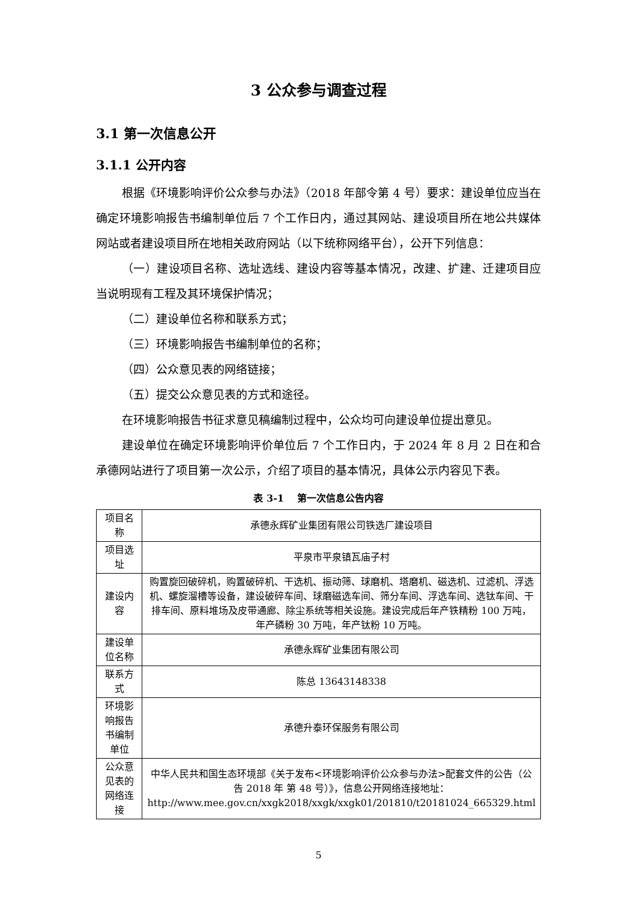3 公众参与调查过程
3.1 第一次信息公开
3.1.1 公开内容
根据《环境影响评价公众参与办法》（2018 年部令第 4 号）要求：建设单位应当在确定环境影响报告书编制单位后 7 个工作日内，通过其网站、建设项目所在地公共媒体网站或者建设项目所在地相关政府网站（以下统称网络平台），公开下列信息：
（一）建设项目名称、选址选线、建设内容等基本情况，改建、扩建、迁建项目应当说明现有工程及其环境保护情况；
（二）建设单位名称和联系方式；
（三）环境影响报告书编制单位的名称；
（四）公众意见表的网络链接；
（五）提交公众意见表的方式和途径。
在环境影响报告书征求意见稿编制过程中，公众均可向建设单位提出意见。
建设单位在确定环境影响评价单位后 7 个工作日内，于 2024 年 8 月 2 日在和合承德网站进行了项目第一次公示，介绍了项目的基本情况，具体公示内容见下表。
表 3-1　 第一次信息公告内容
| 项目名称 | 承德永辉矿业集团有限公司铁选厂建设项目 |
| 项目选址 | 平泉市平泉镇瓦庙子村 |
| 建设内容 | 购置旋回破碎机，购置破碎机、干选机、振动筛、球磨机、塔磨机、磁选机、过滤机、浮选机、螺旋溜槽等设备，建设破碎车间、球磨磁选车间、筛分车间、浮选车间、选钛车间、干排车间、原料堆场及皮带通廊、除尘系统等相关设施。建设完成后年产铁精粉 100 万吨，年产磷粉 30 万吨，年产钛粉 10 万吨。 |
| 建设单位名称 | 承德永辉矿业集团有限公司 |
| 联系方式 | 陈总 13643148338 |
| 环境影响报告书编制单位 | 承德升泰环保服务有限公司 |
| 公众意见表的网络连接 | 中华人民共和国生态环境部《关于发布<环境影响评价公众参与办法>配套文件的公告（公告 2018 年 第 48 号）》，信息公开网络连接地址：http://www.mee.gov.cn/xxgk2018/xxgk/xxgk01/201810/t20181024_665329.html |
5